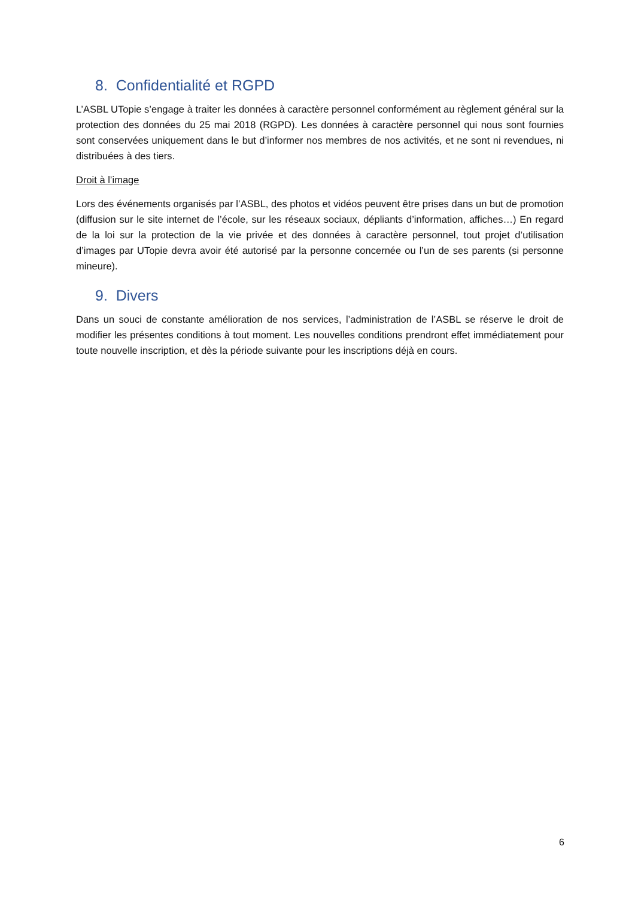8. Confidentialité et RGPD
L’ASBL UTopie s’engage à traiter les données à caractère personnel conformément au règlement général sur la protection des données du 25 mai 2018 (RGPD). Les données à caractère personnel qui nous sont fournies sont conservées uniquement dans le but d’informer nos membres de nos activités, et ne sont ni revendues, ni distribuées à des tiers.
Droit à l’image
Lors des événements organisés par l’ASBL, des photos et vidéos peuvent être prises dans un but de promotion (diffusion sur le site internet de l’école, sur les réseaux sociaux, dépliants d’information, affiches…) En regard de la loi sur la protection de la vie privée et des données à caractère personnel, tout projet d’utilisation d’images par UTopie devra avoir été autorisé par la personne concernée ou l’un de ses parents (si personne mineure).
9. Divers
Dans un souci de constante amélioration de nos services, l’administration de l’ASBL se réserve le droit de modifier les présentes conditions à tout moment. Les nouvelles conditions prendront effet immédiatement pour toute nouvelle inscription, et dès la période suivante pour les inscriptions déjà en cours.
6